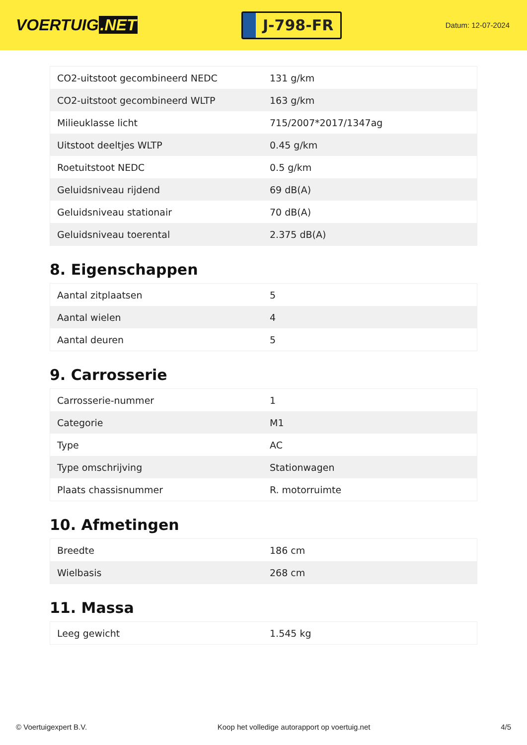VOERTUIG.NET
J-798-FR
Datum: 12-07-2024
| CO2-uitstoot gecombineerd NEDC | 131 g/km |
| CO2-uitstoot gecombineerd WLTP | 163 g/km |
| Milieuklasse licht | 715/2007*2017/1347ag |
| Uitstoot deeltjes WLTP | 0.45 g/km |
| Roetuitstoot NEDC | 0.5 g/km |
| Geluidsniveau rijdend | 69 dB(A) |
| Geluidsniveau stationair | 70 dB(A) |
| Geluidsniveau toerental | 2.375 dB(A) |
8. Eigenschappen
| Aantal zitplaatsen | 5 |
| Aantal wielen | 4 |
| Aantal deuren | 5 |
9. Carrosserie
| Carrosserie-nummer | 1 |
| Categorie | M1 |
| Type | AC |
| Type omschrijving | Stationwagen |
| Plaats chassisnummer | R. motorruimte |
10. Afmetingen
| Breedte | 186 cm |
| Wielbasis | 268 cm |
11. Massa
| Leeg gewicht | 1.545 kg |
© Voertuigexpert B.V. Koop het volledige autorapport op voertuig.net 4/5